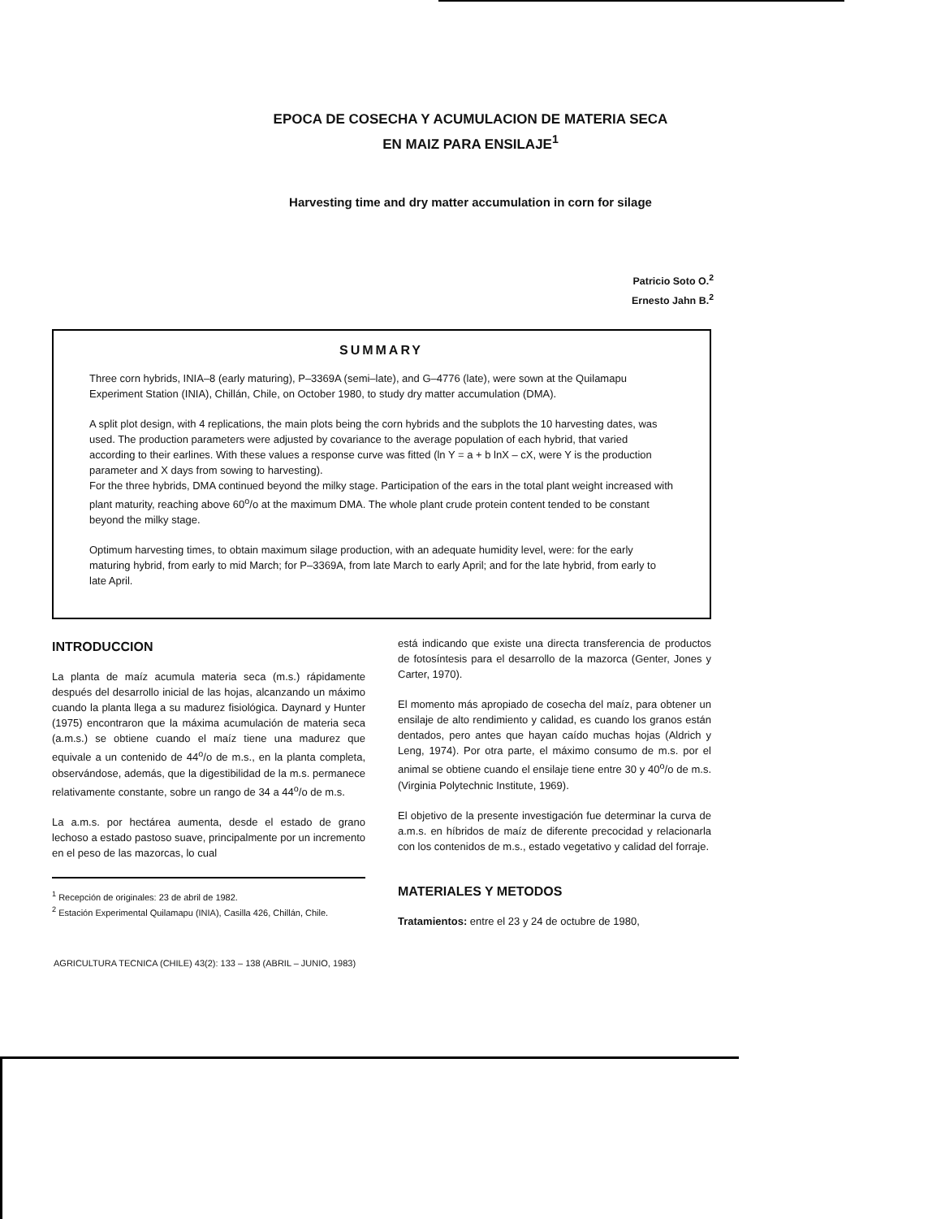EPOCA DE COSECHA Y ACUMULACION DE MATERIA SECA
EN MAIZ PARA ENSILAJE<sup>1</sup>
Harvesting time and dry matter accumulation in corn for silage
Patricio Soto O.<sup>2</sup>
Ernesto Jahn B.<sup>2</sup>
SUMMARY
Three corn hybrids, INIA–8 (early maturing), P–3369A (semi–late), and G–4776 (late), were sown at the Quilamapu Experiment Station (INIA), Chillán, Chile, on October 1980, to study dry matter accumulation (DMA).
A split plot design, with 4 replications, the main plots being the corn hybrids and the subplots the 10 harvesting dates, was used. The production parameters were adjusted by covariance to the average population of each hybrid, that varied according to their earlines. With these values a response curve was fitted (ln Y = a + b lnX – cX, were Y is the production parameter and X days from sowing to harvesting).
For the three hybrids, DMA continued beyond the milky stage. Participation of the ears in the total plant weight increased with plant maturity, reaching above 60<sup>o</sup>/o at the maximum DMA. The whole plant crude protein content tended to be constant beyond the milky stage.
Optimum harvesting times, to obtain maximum silage production, with an adequate humidity level, were: for the early maturing hybrid, from early to mid March; for P–3369A, from late March to early April; and for the late hybrid, from early to late April.
INTRODUCCION
La planta de maíz acumula materia seca (m.s.) rápidamente después del desarrollo inicial de las hojas, alcanzando un máximo cuando la planta llega a su madurez fisiológica. Daynard y Hunter (1975) encontraron que la máxima acumulación de materia seca (a.m.s.) se obtiene cuando el maíz tiene una madurez que equivale a un contenido de 44<sup>o</sup>/o de m.s., en la planta completa, observándose, además, que la digestibilidad de la m.s. permanece relativamente constante, sobre un rango de 34 a 44<sup>o</sup>/o de m.s.
La a.m.s. por hectárea aumenta, desde el estado de grano lechoso a estado pastoso suave, principalmente por un incremento en el peso de las mazorcas, lo cual
<sup>1</sup> Recepción de originales: 23 de abril de 1982.
<sup>2</sup> Estación Experimental Quilamapu (INIA), Casilla 426, Chillán, Chile.
está indicando que existe una directa transferencia de productos de fotosíntesis para el desarrollo de la mazorca (Genter, Jones y Carter, 1970).
El momento más apropiado de cosecha del maíz, para obtener un ensilaje de alto rendimiento y calidad, es cuando los granos están dentados, pero antes que hayan caído muchas hojas (Aldrich y Leng, 1974). Por otra parte, el máximo consumo de m.s. por el animal se obtiene cuando el ensilaje tiene entre 30 y 40<sup>o</sup>/o de m.s.(Virginia Polytechnic Institute, 1969).
El objetivo de la presente investigación fue determinar la curva de a.m.s. en híbridos de maíz de diferente precocidad y relacionarla con los contenidos de m.s., estado vegetativo y calidad del forraje.
MATERIALES Y METODOS
Tratamientos: entre el 23 y 24 de octubre de 1980,
AGRICULTURA TECNICA (CHILE) 43(2): 133 – 138 (ABRIL – JUNIO, 1983)